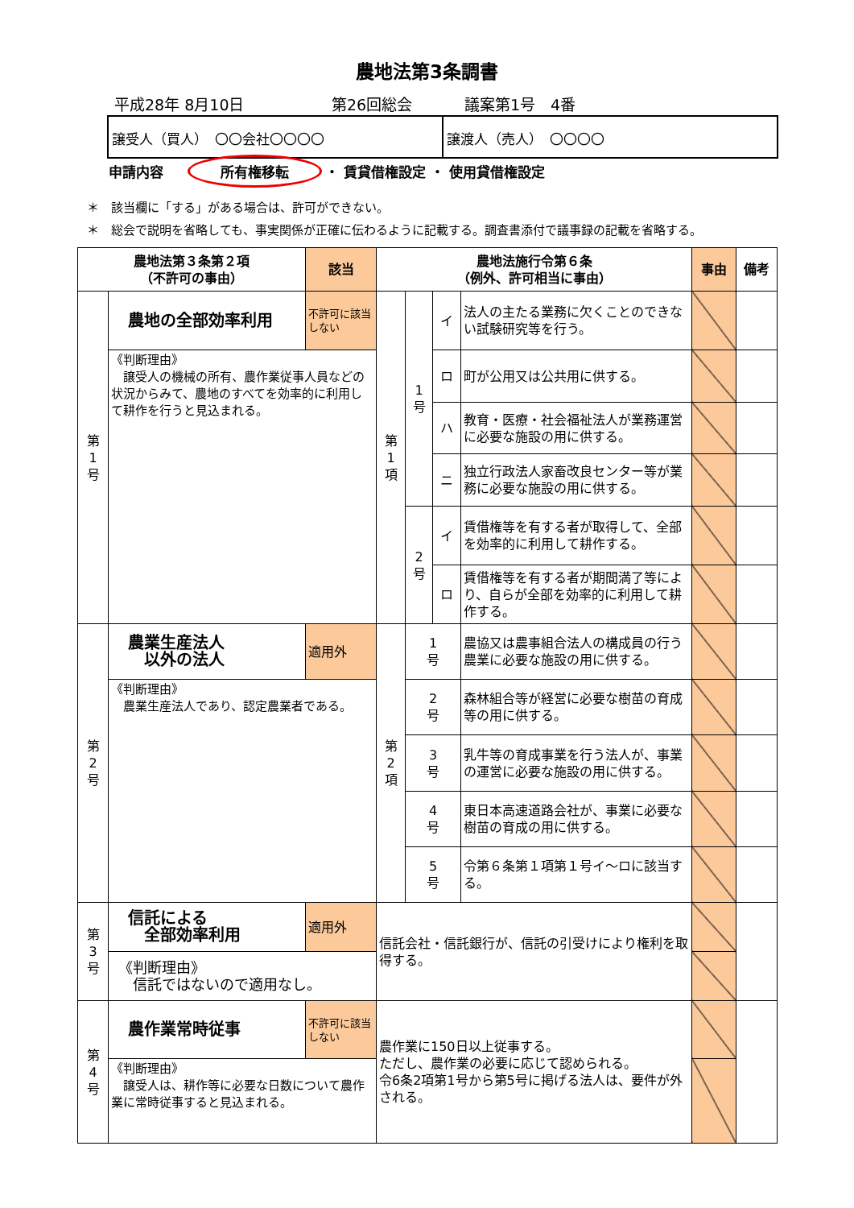農地法第3条調書
平成28年 8月10日 第26回総会 議案第1号　4番
譲受人（買人）　〇〇会社〇〇〇〇 譲渡人（売人）　〇〇〇〇
申請内容 所有権移転 ・ 賃貸借権設定 ・ 使用貸借権設定
＊　該当欄に「する」がある場合は、許可ができない。
＊　総会で説明を省略しても、事実関係が正確に伝わるように記載する。調査書添付で議事録の記載を省略する。
| 農地法第３条第２項 （不許可の事由） | | 該当 | 農地法施行令第６条 （例外、許可相当に事由） | | | | 事由 | 備考 |
| --- | --- | --- | --- | --- | --- | --- | --- | --- |
| 第 1 号 | 農地の全部効率利用 | 不許可に該当しない | 第 1 項 | 1 号 | イ | 法人の主たる業務に欠くことのできない試験研究等を行う。 | | |
| | 《判断理由》 譲受人の機械の所有、農作業従事人員などの状況からみて、農地のすべてを効率的に利用して耕作を行うと見込まれる。 | | | | ロ | 町が公用又は公共用に供する。 | | |
| | | | | | ハ | 教育・医療・社会福祉法人が業務運営に必要な施設の用に供する。 | | |
| | | | | | ニ | 独立行政法人家畜改良センター等が業務に必要な施設の用に供する。 | | |
| | | | | 2 号 | イ | 賃借権等を有する者が取得して、全部を効率的に利用して耕作する。 | | |
| | | | | | ロ | 賃借権等を有する者が期間満了等により、自らが全部を効率的に利用して耕作する。 | | |
| 第 2 号 | 農業生産法人 以外の法人 | 適用外 | 第 2 項 | 1 号 | | 農協又は農事組合法人の構成員の行う農業に必要な施設の用に供する。 | | |
| | 《判断理由》 農業生産法人であり、認定農業者である。 | | | 2 号 | | 森林組合等が経営に必要な樹苗の育成等の用に供する。 | | |
| | | | | 3 号 | | 乳牛等の育成事業を行う法人が、事業の運営に必要な施設の用に供する。 | | |
| | | | | 4 号 | | 東日本高速道路会社が、事業に必要な樹苗の育成の用に供する。 | | |
| | | | | 5 号 | | 令第６条第１項第１号イ～ロに該当する。 | | |
| 第 3 号 | 信託による 全部効率利用 | 適用外 | 信託会社・信託銀行が、信託の引受けにより権利を取得する。 | | | | | |
| | 《判断理由》 信託ではないので適用なし。 | | | | | | | |
| 第 4 号 | 農作業常時従事 | 不許可に該当しない | 農作業に150日以上従事する。 ただし、農作業の必要に応じて認められる。 令6条2項第1号から第5号に掲げる法人は、要件が外される。 | | | | | |
| | 《判断理由》 譲受人は、耕作等に必要な日数について農作業に常時従事すると見込まれる。 | | | | | | | |